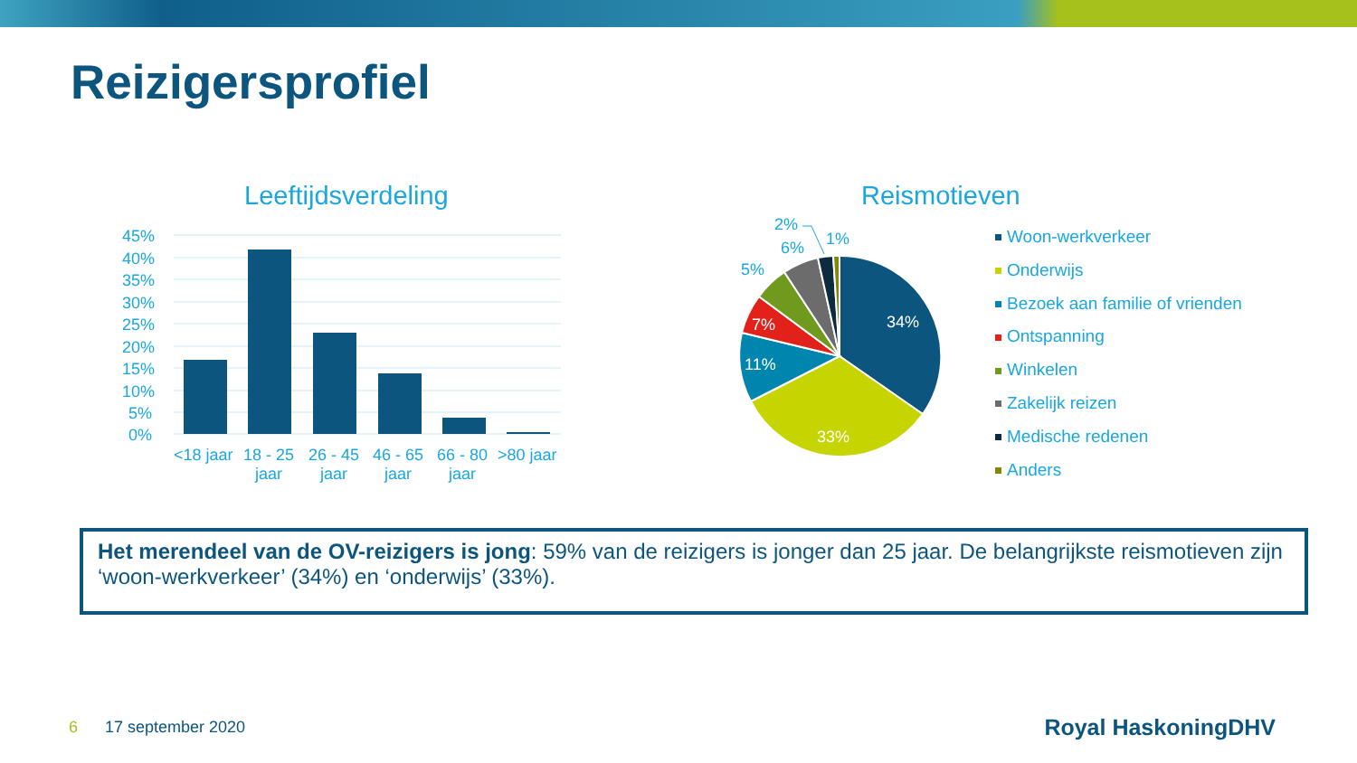Reizigersprofiel
Leeftijdsverdeling Reismotieven
45%
40%
35%
30%
25%
20%
15%
10%
5%
0%
<18 jaar
18 - 25
jaar
26 - 45
jaar
46 - 65
jaar
66 - 80
jaar
>80 jaar
34%
33%
11%
7%
5%
6%
2%
1%
Woon-werkverkeer
Onderwijs
Bezoek aan familie of vrienden
Ontspanning
Winkelen
Zakelijk reizen
Medische redenen
Anders
Het merendeel van de OV-reizigers is jong: 59% van de reizigers is jonger dan 25 jaar. De belangrijkste reismotieven zijn ‘woon-werkverkeer’ (34%) en ‘onderwijs’ (33%).
6 17 september 2020 Royal HaskoningDHV